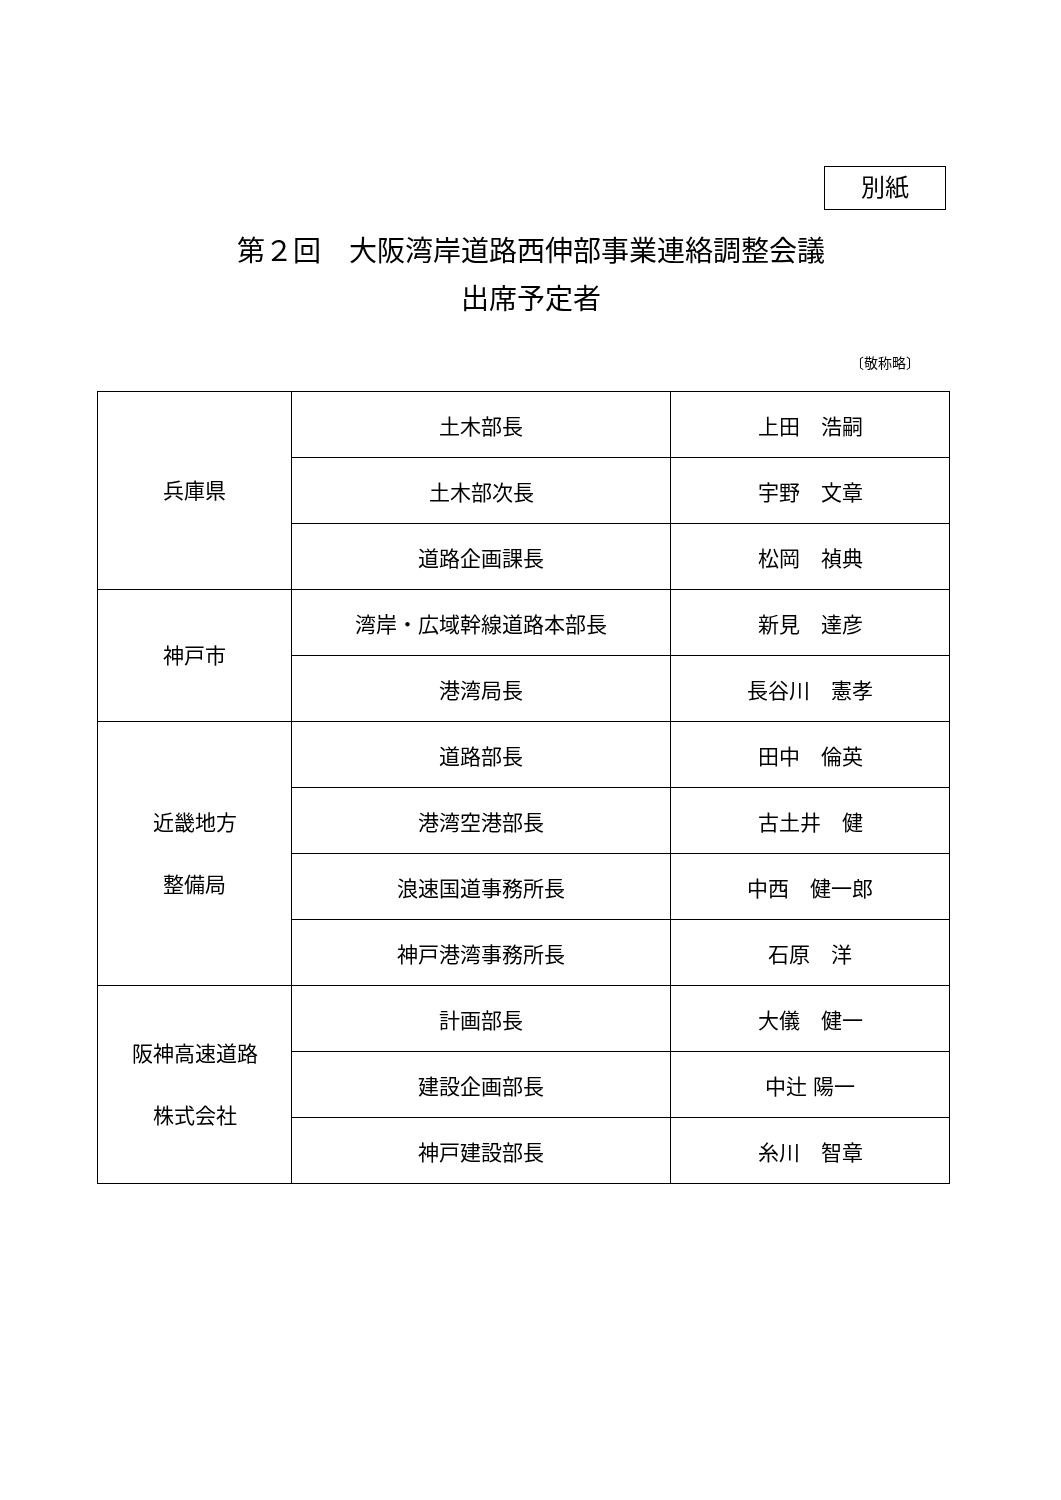別紙
第２回　大阪湾岸道路西伸部事業連絡調整会議
出席予定者
〔敬称略〕
| 兵庫県 | 土木部長 | 上田 浩嗣 |
| | 土木部次長 | 宇野 文章 |
| | 道路企画課長 | 松岡 禎典 |
| 神戸市 | 湾岸・広域幹線道路本部長 | 新見 達彦 |
| | 港湾局長 | 長谷川 憲孝 |
| 近畿地方 整備局 | 道路部長 | 田中 倫英 |
| | 港湾空港部長 | 古土井 健 |
| | 浪速国道事務所長 | 中西 健一郎 |
| | 神戸港湾事務所長 | 石原 洋 |
| 阪神高速道路 株式会社 | 計画部長 | 大儀 健一 |
| | 建設企画部長 | 中辻 陽一 |
| | 神戸建設部長 | 糸川 智章 |